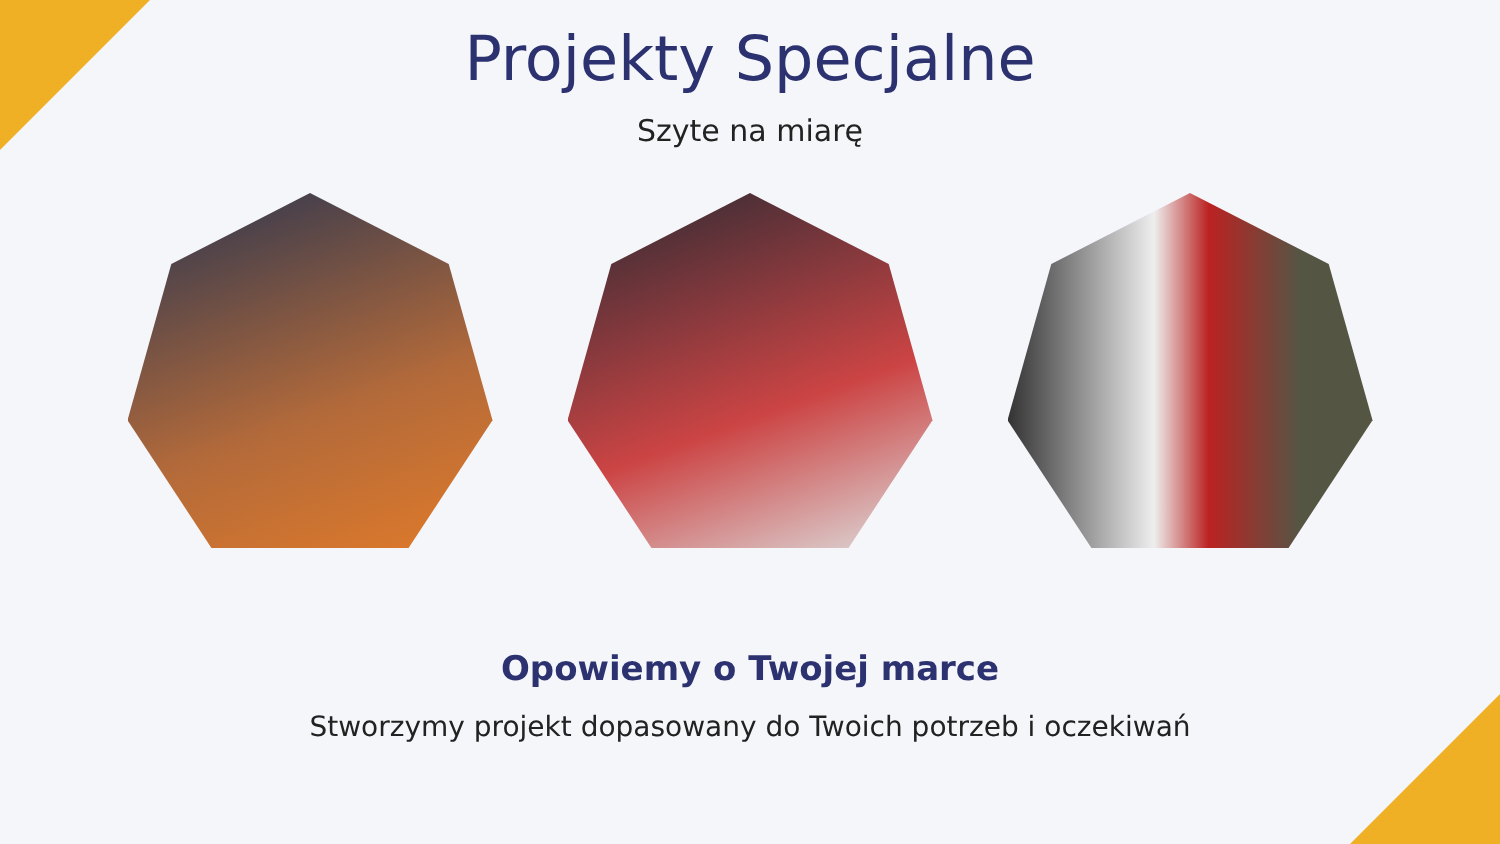Projekty Specjalne
Szyte na miarę
Opowiemy o Twojej marce
Stworzymy projekt dopasowany do Twoich potrzeb i oczekiwań